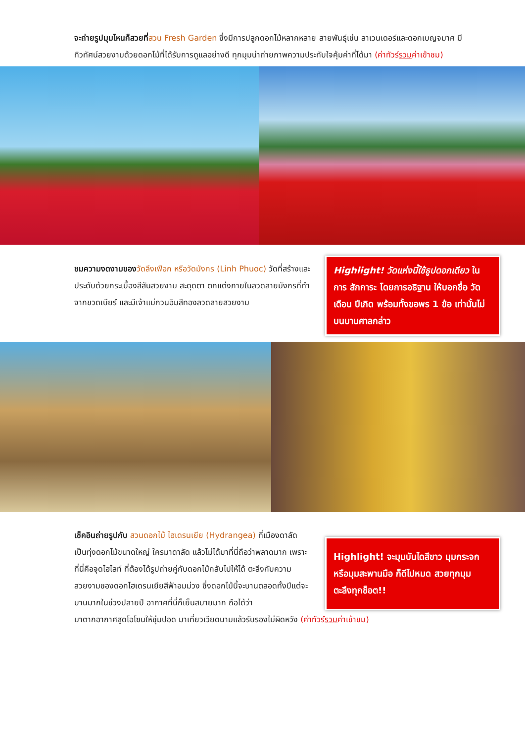จะถ่ายรูปมุมไหนก็สวยที่สวน Fresh Garden ซึ่งมีการปลูกดอกไม้หลากหลาย สายพันธุ์เช่น ลาเวนเดอร์และดอกเบญจมาศ มีทิวทัศน์สวยงามด้วยดอกไม้ที่ได้รับการดูแลอย่างดี ทุกมุมน่าถ่ายภาพความประทับใจคุ้มค่าที่ได้มา (ค่าทัวร์รวมค่าเข้าชม)
ชมความงดงามของ วัดลึงเฟือก หรือวัดมังกร (Linh Phuoc) วัดที่สร้างและประดับด้วยกระเบื้องสีสันสวยงาม สะดุดตา ตกแต่งภายในลวดลายมังกรที่ทำจากขวดเบียร์ และมีเจ้าแม่กวนอิมสีทองลวดลายสวยงาม
Highlight! วัดแห่งนี้ใช้ธูปดอกเดียว ในการ สักการะ โดยการอธิฐาน ให้บอกชื่อ วัดเดือน ปีเกิด พร้อมทั้งขอพร 1 ข้อ เท่านั้นไม่บนบานศาลกล่าว
เช็คอินถ่ายรูปกับ สวนดอกไม้ ไฮเดรนเยีย (Hydrangea) ที่เมืองดาลัด เป็นทุ่งดอกไม้ขนาดใหญ่ ใครมาดาลัด แล้วไม่ได้มาที่นี่ถือว่าพลาดมาก เพราะที่นี่คือจุดไฮไลท์ ที่ต้องได้รูปถ่ายคู่กับดอกไม้กลับไปให้ได้ ตะลึงกับความสวยงามของดอกไฮเดรนเยียสีฟ้าอมม่วง ซึ่งดอกไม้นี้จะบานตลอดทั้งปีแต่จะบานมากในช่วงปลายปี อากาศที่นี่ก็เย็นสบายมาก ถือได้ว่า
Highlight! จะมุมบันไดสีขาว มุมกระจก หรือมุมสะพานมือ ก็ดีไปหมด สวยทุกมุม ตะลึงทุกช็อต!!
มาตากอากาศสูดโอโซนให้ชุ่มปอด มาเที่ยวเวียดนามแล้วรับรองไม่ผิดหวัง (ค่าทัวร์รวมค่าเข้าชม)